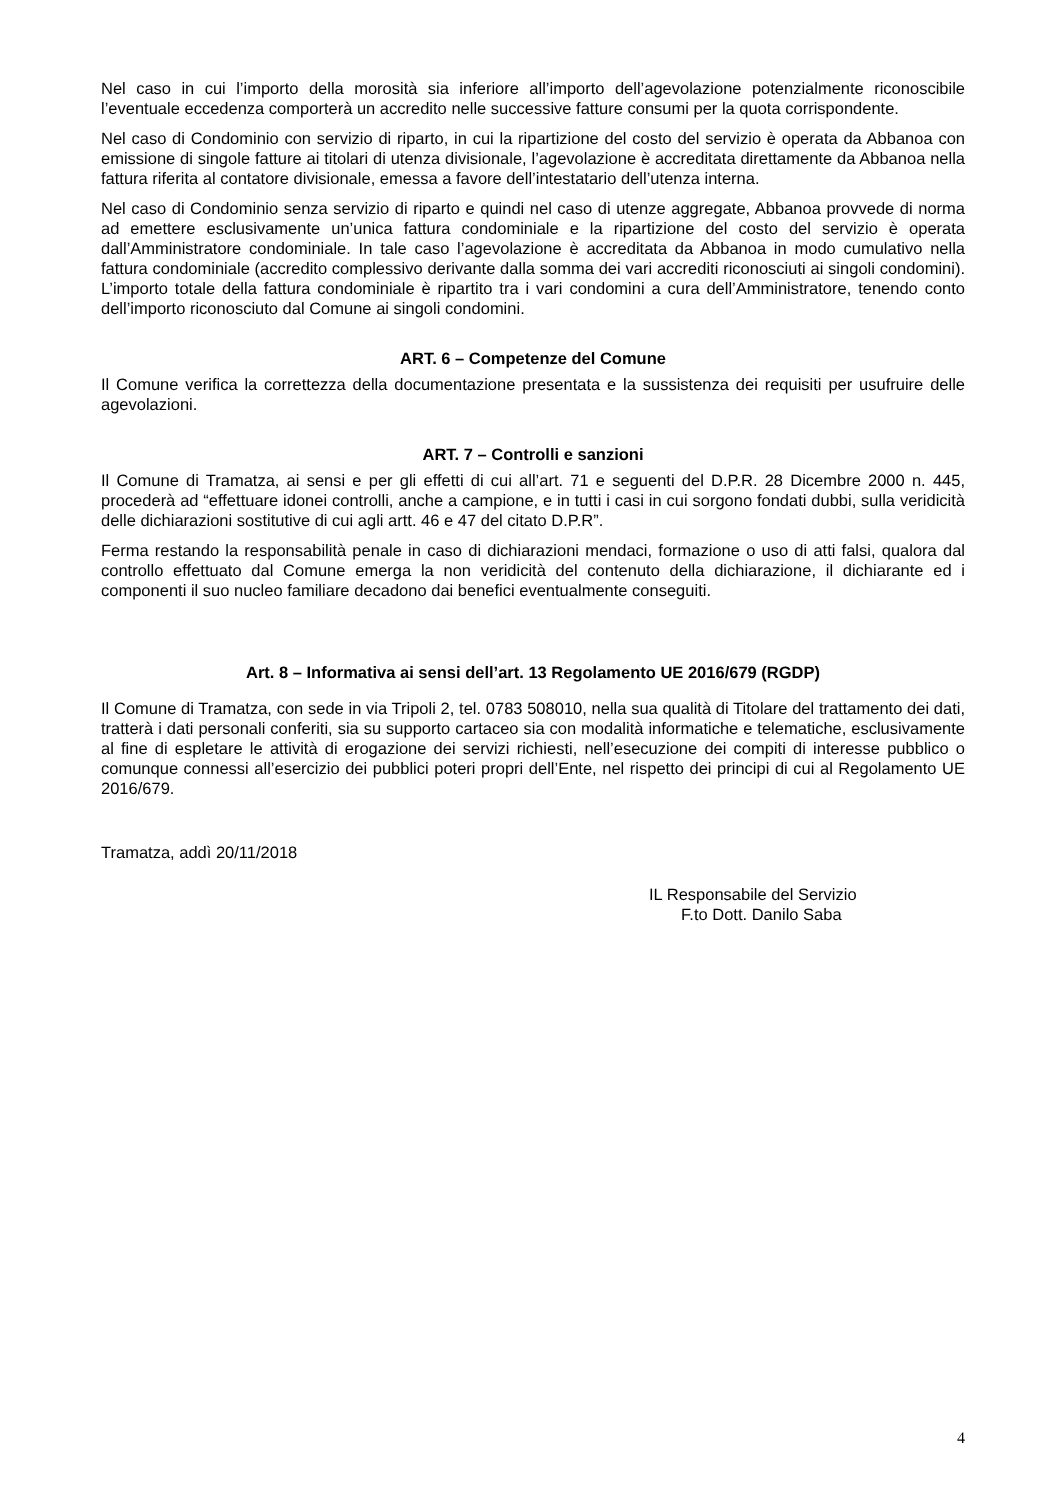Nel caso in cui l’importo della morosità sia inferiore all’importo dell’agevolazione potenzialmente riconoscibile l’eventuale eccedenza comporterà un accredito nelle successive fatture consumi per la quota corrispondente.
Nel caso di Condominio con servizio di riparto, in cui la ripartizione del costo del servizio è operata da Abbanoa con emissione di singole fatture ai titolari di utenza divisionale, l’agevolazione è accreditata direttamente da Abbanoa nella fattura riferita al contatore divisionale, emessa a favore dell’intestatario dell’utenza interna.
Nel caso di Condominio senza servizio di riparto e quindi nel caso di utenze aggregate, Abbanoa provvede di norma ad emettere esclusivamente un’unica fattura condominiale e la ripartizione del costo del servizio è operata dall’Amministratore condominiale. In tale caso l’agevolazione è accreditata da Abbanoa in modo cumulativo nella fattura condominiale (accredito complessivo derivante dalla somma dei vari accrediti riconosciuti ai singoli condomini). L’importo totale della fattura condominiale è ripartito tra i vari condomini a cura dell’Amministratore, tenendo conto dell’importo riconosciuto dal Comune ai singoli condomini.
ART. 6 – Competenze del Comune
Il Comune verifica la correttezza della documentazione presentata e la sussistenza dei requisiti per usufruire delle agevolazioni.
ART. 7 – Controlli e sanzioni
Il Comune di Tramatza, ai sensi e per gli effetti di cui all’art. 71 e seguenti del D.P.R. 28 Dicembre 2000 n. 445, procederà ad “effettuare idonei controlli, anche a campione, e in tutti i casi in cui sorgono fondati dubbi, sulla veridicità delle dichiarazioni sostitutive di cui agli artt. 46 e 47 del citato D.P.R”.
Ferma restando la responsabilità penale in caso di dichiarazioni mendaci, formazione o uso di atti falsi, qualora dal controllo effettuato dal Comune emerga la non veridicità del contenuto della dichiarazione, il dichiarante ed i componenti il suo nucleo familiare decadono dai benefici eventualmente conseguiti.
Art. 8 – Informativa ai sensi dell’art. 13 Regolamento UE 2016/679 (RGDP)
Il Comune di Tramatza, con sede in via Tripoli 2, tel. 0783 508010, nella sua qualità di Titolare del trattamento dei dati, tratterà i dati personali conferiti, sia su supporto cartaceo sia con modalità informatiche e telematiche, esclusivamente al fine di espletare le attività di erogazione dei servizi richiesti, nell’esecuzione dei compiti di interesse pubblico o comunque connessi all’esercizio dei pubblici poteri propri dell’Ente, nel rispetto dei principi di cui al Regolamento UE 2016/679.
Tramatza, addì 20/11/2018
IL Responsabile del Servizio
F.to Dott. Danilo Saba
4